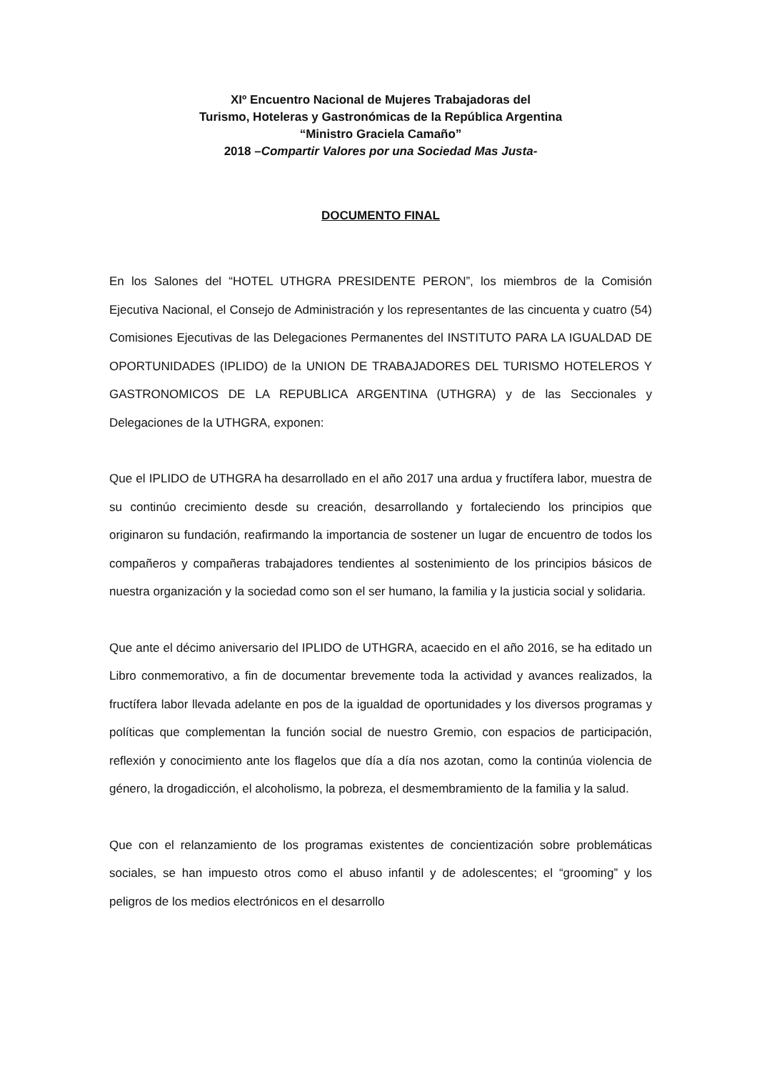XIº Encuentro Nacional de Mujeres Trabajadoras del
Turismo, Hoteleras y Gastronómicas de la República Argentina
“Ministro Graciela Camaño”
2018 –Compartir Valores por una Sociedad Mas Justa-
DOCUMENTO FINAL
En los Salones del “HOTEL UTHGRA PRESIDENTE PERON”, los miembros de la Comisión Ejecutiva Nacional, el Consejo de Administración y los representantes de las cincuenta y cuatro (54) Comisiones Ejecutivas de las Delegaciones Permanentes del INSTITUTO PARA LA IGUALDAD DE OPORTUNIDADES (IPLIDO) de la UNION DE TRABAJADORES DEL TURISMO HOTELEROS Y GASTRONOMICOS DE LA REPUBLICA ARGENTINA (UTHGRA) y de las Seccionales y Delegaciones de la UTHGRA, exponen:
Que el IPLIDO de UTHGRA ha desarrollado en el año 2017 una ardua y fructífera labor, muestra de su continúo crecimiento desde su creación, desarrollando y fortaleciendo los principios que originaron su fundación, reafirmando la importancia de sostener un lugar de encuentro de todos los compañeros y compañeras trabajadores tendientes al sostenimiento de los principios básicos de nuestra organización y la sociedad como son el ser humano, la familia y la justicia social y solidaria.
Que ante el décimo aniversario del IPLIDO de UTHGRA, acaecido en el año 2016, se ha editado un Libro conmemorativo, a fin de documentar brevemente toda la actividad y avances realizados, la fructífera labor llevada adelante en pos de la igualdad de oportunidades y los diversos programas y políticas que complementan la función social de nuestro Gremio, con espacios de participación, reflexión y conocimiento ante los flagelos que día a día nos azotan, como la continúa violencia de género, la drogadicción, el alcoholismo, la pobreza, el desmembramiento de la familia y la salud.
Que con el relanzamiento de los programas existentes de concientización sobre problemáticas sociales, se han impuesto otros como el abuso infantil y de adolescentes; el “grooming” y los peligros de los medios electrónicos en el desarrollo